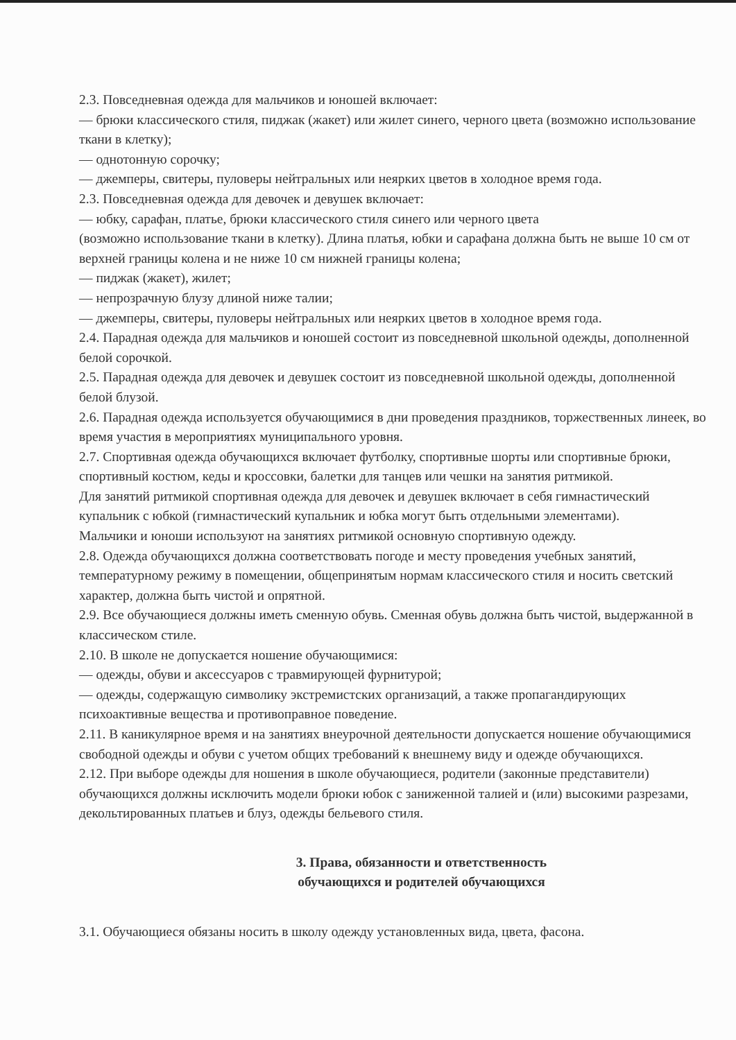2.3. Повседневная одежда для мальчиков и юношей включает:
— брюки классического стиля, пиджак (жакет) или жилет синего, черного цвета (возможно использование ткани в клетку);
— однотонную сорочку;
— джемперы, свитеры, пуловеры нейтральных или неярких цветов в холодное время года.
2.3. Повседневная одежда для девочек и девушек включает:
— юбку, сарафан, платье, брюки классического стиля синего или черного цвета
(возможно использование ткани в клетку). Длина платья, юбки и сарафана должна быть не выше 10 см от верхней границы колена и не ниже 10 см нижней границы колена;
— пиджак (жакет), жилет;
— непрозрачную блузу длиной ниже талии;
— джемперы, свитеры, пуловеры нейтральных или неярких цветов в холодное время года.
2.4. Парадная одежда для мальчиков и юношей состоит из повседневной школьной одежды, дополненной белой сорочкой.
2.5. Парадная одежда для девочек и девушек состоит из повседневной школьной одежды, дополненной белой блузой.
2.6. Парадная одежда используется обучающимися в дни проведения праздников, торжественных линеек, во время участия в мероприятиях муниципального уровня.
2.7. Спортивная одежда обучающихся включает футболку, спортивные шорты или спортивные брюки, спортивный костюм, кеды и кроссовки, балетки для танцев или чешки на занятия ритмикой.
Для занятий ритмикой спортивная одежда для девочек и девушек включает в себя гимнастический купальник с юбкой (гимнастический купальник и юбка могут быть отдельными элементами).
Мальчики и юноши используют на занятиях ритмикой основную спортивную одежду.
2.8. Одежда обучающихся должна соответствовать погоде и месту проведения учебных занятий, температурному режиму в помещении, общепринятым нормам классического стиля и носить светский характер, должна быть чистой и опрятной.
2.9. Все обучающиеся должны иметь сменную обувь. Сменная обувь должна быть чистой, выдержанной в классическом стиле.
2.10. В школе не допускается ношение обучающимися:
— одежды, обуви и аксессуаров с травмирующей фурнитурой;
— одежды, содержащую символику экстремистских организаций, а также пропагандирующих психоактивные вещества и противоправное поведение.
2.11. В каникулярное время и на занятиях внеурочной деятельности допускается ношение обучающимися свободной одежды и обуви с учетом общих требований к внешнему виду и одежде обучающихся.
2.12. При выборе одежды для ношения в школе обучающиеся, родители (законные представители) обучающихся должны исключить модели брюки юбок с заниженной талией и (или) высокими разрезами, декольтированных платьев и блуз, одежды бельевого стиля.
3. Права, обязанности и ответственность
обучающихся и родителей обучающихся
3.1. Обучающиеся обязаны носить в школу одежду установленных вида, цвета, фасона.